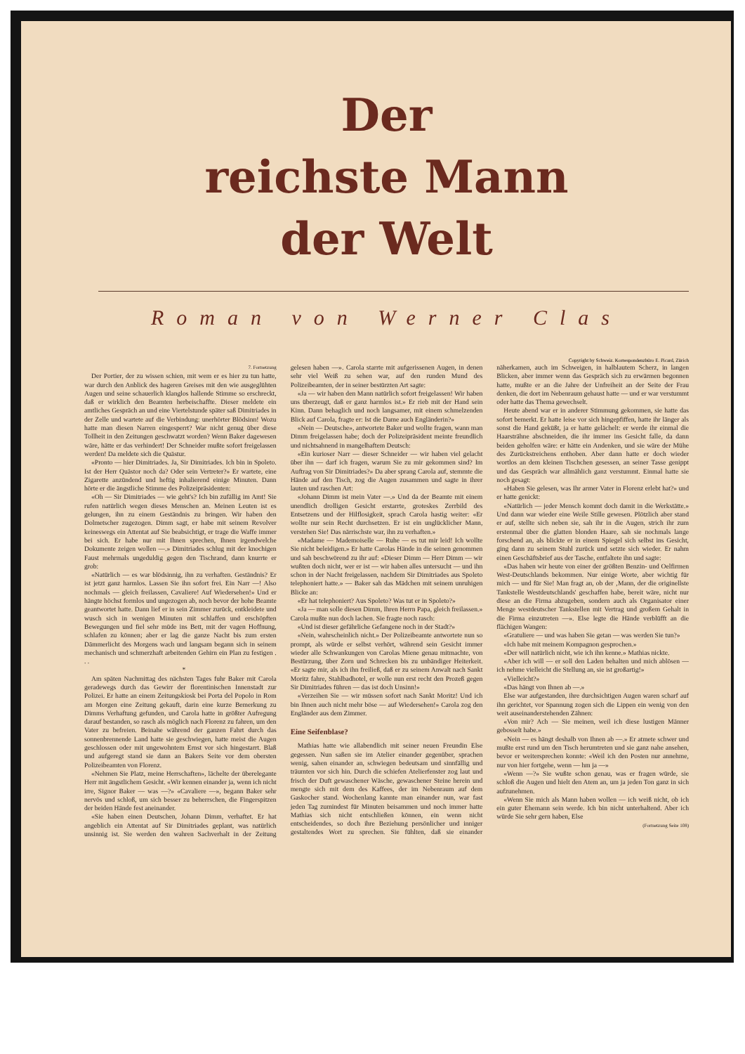Der
reichste Mann
der Welt
Roman von Werner Clas
Copyright by Schweiz. Korrespondenzbüro E. Picard, Zürich
7. Fortsetzung
Der Portier, der zu wissen schien, mit wem er es hier zu tun hatte, war durch den Anblick des hageren Greises mit den wie ausgeglühten Augen und seine schauerlich klanglos hallende Stimme so erschreckt, daß er wirklich den Beamten herbeischaffte. Dieser meldete ein amtliches Gespräch an und eine Viertelstunde später saß Dimitriades in der Zelle und wartete auf die Verbindung: unerhörter Blödsinn! Wozu hatte man diesen Narren eingesperrt? War nicht genug über diese Tollheit in den Zeitungen geschwatzt worden? Wenn Baker dagewesen wäre, hätte er das verhindert! Der Schneider mußte sofort freigelassen werden! Da meldete sich die Quästur.
«Pronto — hier Dimitriades. Ja, Sir Dimitriades. Ich bin in Spoleto. Ist der Herr Quästor noch da? Oder sein Vertreter?» Er wartete, eine Zigarette anzündend und heftig inhalierend einige Minuten. Dann hörte er die ängstliche Stimme des Polizeipräsidenten:
«Oh — Sir Dimitriades — wie geht's? Ich bin zufällig im Amt! Sie rufen natürlich wegen dieses Menschen an. Meinen Leuten ist es gelungen, ihn zu einem Geständnis zu bringen. Wir haben den Dolmetscher zugezogen. Dimm sagt, er habe mit seinem Revolver keineswegs ein Attentat auf Sie beabsichtigt, er trage die Waffe immer bei sich. Er habe nur mit Ihnen sprechen, Ihnen irgendwelche Dokumente zeigen wollen —.» Dimitriades schlug mit der knochigen Faust mehrmals ungeduldig gegen den Tischrand, dann knurrte er grob:
«Natürlich — es war blödsinnig, ihn zu verhaften. Geständnis? Er ist jetzt ganz harmlos. Lassen Sie ihn sofort frei. Ein Narr —! Also nochmals — gleich freilassen, Cavaliere! Auf Wiedersehen!» Und er hängte höchst formlos und ungezogen ab, noch bevor der hohe Beamte geantwortet hatte. Dann lief er in sein Zimmer zurück, entkleidete und wusch sich in wenigen Minuten mit schlaffen und erschöpften Bewegungen und fiel sehr müde ins Bett, mit der vagen Hoffnung, schlafen zu können; aber er lag die ganze Nacht bis zum ersten Dämmerlicht des Morgens wach und langsam begann sich in seinem mechanisch und schmerzhaft arbeitenden Gehirn ein Plan zu festigen . . .
*
Am späten Nachmittag des nächsten Tages fuhr Baker mit Carola geradewegs durch das Gewirr der florentinischen Innenstadt zur Polizei. Er hatte an einem Zeitungskiosk bei Porta del Popolo in Rom am Morgen eine Zeitung gekauft, darin eine kurze Bemerkung zu Dimms Verhaftung gefunden, und Carola hatte in größter Aufregung darauf bestanden, so rasch als möglich nach Florenz zu fahren, um den Vater zu befreien. Beinahe während der ganzen Fahrt durch das sonnenbrennende Land hatte sie geschwiegen, hatte meist die Augen geschlossen oder mit ungewohntem Ernst vor sich hingestarrt. Blaß und aufgeregt stand sie dann an Bakers Seite vor dem obersten Polizeibeamten von Florenz.
«Nehmen Sie Platz, meine Herrschaften», lächelte der überelegante Herr mit ängstlichem Gesicht. «Wir kennen einander ja, wenn ich nicht irre, Signor Baker — was —?» «Cavaliere —», begann Baker sehr nervös und schloß, um sich besser zu beherrschen, die Fingerspitzen der beiden Hände fest aneinander.
«Sie haben einen Deutschen, Johann Dimm, verhaftet. Er hat angeblich ein Attentat auf Sir Dimitriades geplant, was natürlich unsinnig ist. Sie werden den wahren Sachverhalt in der Zeitung gelesen haben —». Carola starrte mit aufgerissenen Augen, in denen sehr viel Weiß zu sehen war, auf den runden Mund des Polizeibeamten, der in seiner bestürzten Art sagte:
«Ja — wir haben den Mann natürlich sofort freigelassen! Wir haben uns überzeugt, daß er ganz harmlos ist.» Er rieb mit der Hand sein Kinn. Dann behaglich und noch langsamer, mit einem schmelzenden Blick auf Carola, fragte er: Ist die Dame auch Engländerin?»
«Nein — Deutsche», antwortete Baker und wollte fragen, wann man Dimm freigelassen habe; doch der Polizeipräsident meinte freundlich und nichtsahnend in mangelhaftem Deutsch:
«Ein kurioser Narr — dieser Schneider — wir haben viel gelacht über ihn — darf ich fragen, warum Sie zu mir gekommen sind? Im Auftrag von Sir Dimitriades?» Da aber sprang Carola auf, stemmte die Hände auf den Tisch, zog die Augen zusammen und sagte in ihrer lauten und raschen Art:
«Johann Dimm ist mein Vater —.» Und da der Beamte mit einem unendlich drolligen Gesicht erstarrte, groteskes Zerrbild des Entsetzens und der Hilflosigkeit, sprach Carola hastig weiter: «Er wollte nur sein Recht durchsetzen. Er ist ein unglücklicher Mann, verstehen Sie! Das närrischste war, ihn zu verhaften.»
«Madame — Mademoiselle — Ruhe — es tut mir leid! Ich wollte Sie nicht beleidigen.» Er hatte Carolas Hände in die seinen genommen und sah beschwörend zu ihr auf: «Dieser Dimm — Herr Dimm — wir wußten doch nicht, wer er ist — wir haben alles untersucht — und ihn schon in der Nacht freigelassen, nachdem Sir Dimitriades aus Spoleto telephoniert hatte.» — Baker sah das Mädchen mit seinem unruhigen Blicke an:
«Er hat telephoniert? Aus Spoleto? Was tut er in Spoleto?»
«Ja — man solle diesen Dimm, Ihren Herrn Papa, gleich freilassen.» Carola mußte nun doch lachen. Sie fragte noch rasch:
«Und ist dieser gefährliche Gefangene noch in der Stadt?»
«Nein, wahrscheinlich nicht.» Der Polizeibeamte antwortete nun so prompt, als würde er selbst verhört, während sein Gesicht immer wieder alle Schwankungen von Carolas Miene genau mitmachte, von Bestürzung, über Zorn und Schrecken bis zu unbändiger Heiterkeit. «Er sagte mir, als ich ihn freiließ, daß er zu seinem Anwalt nach Sankt Moritz fahre, Stahlbadhotel, er wolle nun erst recht den Prozeß gegen Sir Dimitriades führen — das ist doch Unsinn!»
«Verzeihen Sie — wir müssen sofort nach Sankt Moritz! Und ich bin Ihnen auch nicht mehr böse — auf Wiedersehen!» Carola zog den Engländer aus dem Zimmer.
Eine Seifenblase?
Mathias hatte wie allabendlich mit seiner neuen Freundin Else gegessen. Nun saßen sie im Atelier einander gegenüber, sprachen wenig, sahen einander an, schwiegen bedeutsam und sinnfällig und träumten vor sich hin. Durch die schiefen Atelierfenster zog laut und frisch der Duft gewaschener Wäsche, gewaschener Steine herein und mengte sich mit dem des Kaffees, der im Nebenraum auf dem Gaskocher stand. Wochenlang kannte man einander nun, war fast jeden Tag zumindest für Minuten beisammen und noch immer hatte Mathias sich nicht entschließen können, ein wenn nicht entscheidendes, so doch ihre Beziehung persönlicher und inniger gestaltendes Wort zu sprechen. Sie fühlten, daß sie einander näherkamen, auch im Schweigen, in halblautem Scherz, in langen Blicken, aber immer wenn das Gespräch sich zu erwärmen begonnen hatte, mußte er an die Jahre der Unfreiheit an der Seite der Frau denken, die dort im Nebenraum gehaust hatte — und er war verstummt oder hatte das Thema gewechselt.
Heute abend war er in anderer Stimmung gekommen, sie hatte das sofort bemerkt. Er hatte leise vor sich hingepfiffen, hatte ihr länger als sonst die Hand geküßt, ja er hatte gelächelt: er werde ihr einmal die Haarsträhne abschneiden, die ihr immer ins Gesicht falle, da dann beiden geholfen wäre: er hätte ein Andenken, und sie wäre der Mühe des Zurückstreichens enthoben. Aber dann hatte er doch wieder wortlos an dem kleinen Tischchen gesessen, an seiner Tasse genippt und das Gespräch war allmählich ganz verstummt. Einmal hatte sie noch gesagt:
«Haben Sie gelesen, was Ihr armer Vater in Florenz erlebt hat?» und er hatte genickt:
«Natürlich — jeder Mensch kommt doch damit in die Werkstätte.» Und dann war wieder eine Weile Stille gewesen. Plötzlich aber stand er auf, stellte sich neben sie, sah ihr in die Augen, strich ihr zum erstenmal über die glatten blonden Haare, sah sie nochmals lange forschend an, als blickte er in einem Spiegel sich selbst ins Gesicht, ging dann zu seinem Stuhl zurück und setzte sich wieder. Er nahm einen Geschäftsbrief aus der Tasche, entfaltete ihn und sagte:
«Das haben wir heute von einer der größten Benzin- und Oelfirmen West-Deutschlands bekommen. Nur einige Worte, aber wichtig für mich — und für Sie! Man fragt an, ob der ‚Mann, der die originellste Tankstelle Westdeutschlands' geschaffen habe, bereit wäre, nicht nur diese an die Firma abzugeben, sondern auch als Organisator einer Menge westdeutscher Tankstellen mit Vertrag und großem Gehalt in die Firma einzutreten —». Else legte die Hände verblüfft an die flächigen Wangen:
«Gratuliere — und was haben Sie getan — was werden Sie tun?»
«Ich habe mit meinem Kompagnon gesprochen.»
«Der will natürlich nicht, wie ich ihn kenne.» Mathias nickte.
«Aber ich will — er soll den Laden behalten und mich ablösen — ich nehme vielleicht die Stellung an, sie ist großartig!»
«Vielleicht?»
«Das hängt von Ihnen ab —.»
Else war aufgestanden, ihre durchsichtigen Augen waren scharf auf ihn gerichtet, vor Spannung zogen sich die Lippen ein wenig von den weit auseinanderstehenden Zähnen:
«Von mir? Ach — Sie meinen, weil ich diese lustigen Männer gebosselt habe.»
«Nein — es hängt deshalb von Ihnen ab —.» Er atmete schwer und mußte erst rund um den Tisch herumtreten und sie ganz nahe ansehen, bevor er weitersprechen konnte: «Weil ich den Posten nur annehme, nur von hier fortgehe, wenn — hm ja —»
«Wenn —?» Sie wußte schon genau, was er fragen würde, sie schloß die Augen und hielt den Atem an, um ja jeden Ton ganz in sich aufzunehmen.
«Wenn Sie mich als Mann haben wollen — ich weiß nicht, ob ich ein guter Ehemann sein werde. Ich bin nicht unterhaltend. Aber ich würde Sie sehr gern haben, Else
(Fortsetzung Seite 108)